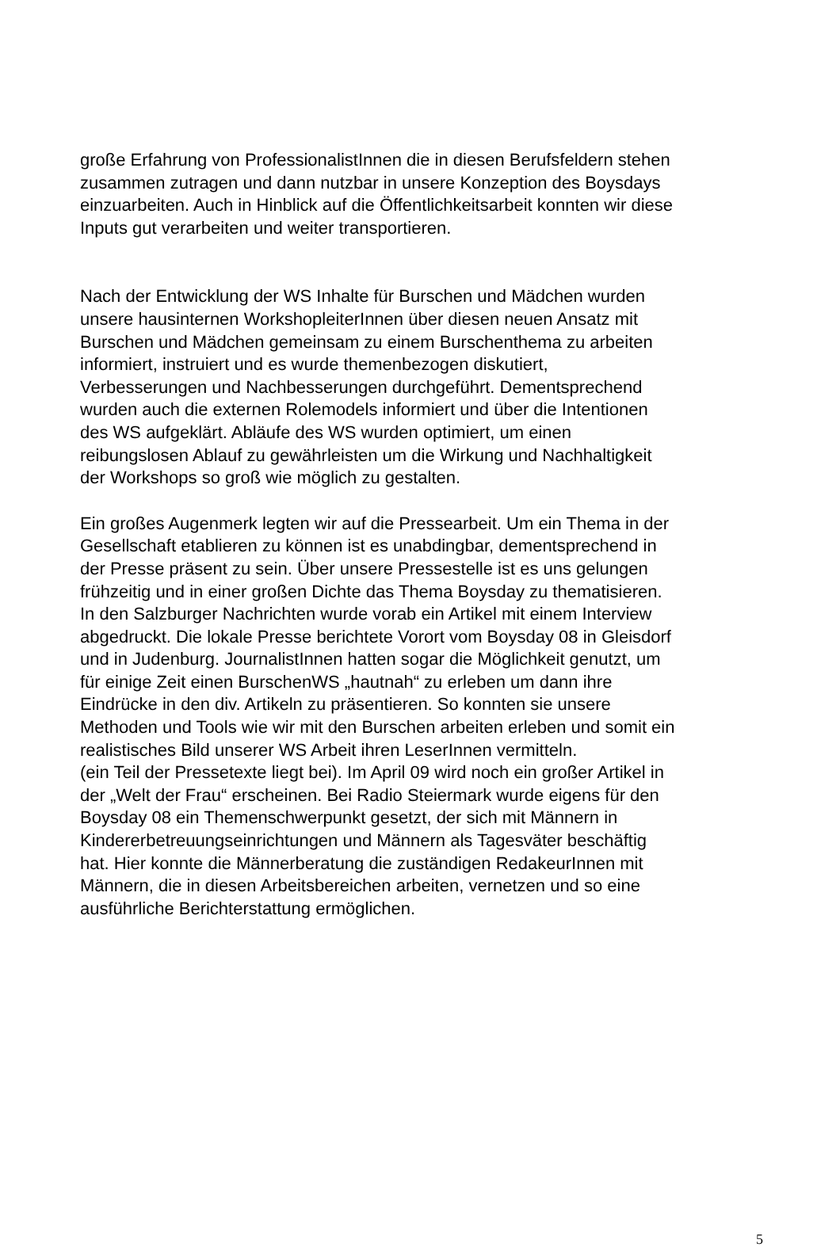große Erfahrung von ProfessionalistInnen die in diesen Berufsfeldern stehen
zusammen zutragen und dann nutzbar in unsere Konzeption des Boysdays
einzuarbeiten. Auch in Hinblick auf die Öffentlichkeitsarbeit konnten wir diese
Inputs gut verarbeiten und weiter transportieren.
Nach der Entwicklung der WS Inhalte für Burschen und Mädchen wurden
unsere hausinternen WorkshopleiterInnen über diesen neuen Ansatz mit
Burschen und Mädchen gemeinsam zu einem Burschenthema zu arbeiten
informiert, instruiert und es wurde themenbezogen diskutiert,
Verbesserungen und Nachbesserungen durchgeführt. Dementsprechend
wurden auch die externen Rolemodels informiert und über die Intentionen
des WS aufgeklärt. Abläufe des WS wurden optimiert, um einen
reibungslosen Ablauf zu gewährleisten um die Wirkung und Nachhaltigkeit
der Workshops so groß wie möglich zu gestalten.
Ein großes Augenmerk legten wir auf die Pressearbeit. Um ein Thema in der
Gesellschaft etablieren zu können ist es unabdingbar, dementsprechend in
der Presse präsent zu sein. Über unsere Pressestelle ist es uns gelungen
frühzeitig und in einer großen Dichte das Thema Boysday zu thematisieren.
In den Salzburger Nachrichten wurde vorab ein Artikel mit einem Interview
abgedruckt. Die lokale Presse berichtete Vorort vom Boysday 08 in Gleisdorf
und in Judenburg. JournalistInnen hatten sogar die Möglichkeit genutzt, um
für einige Zeit einen BurschenWS „hautnah“ zu erleben um dann ihre
Eindrücke in den div. Artikeln zu präsentieren. So konnten sie unsere
Methoden und Tools wie wir mit den Burschen arbeiten erleben und somit ein
realistisches Bild unserer WS Arbeit ihren LeserInnen vermitteln.
(ein Teil der Pressetexte liegt bei). Im April 09 wird noch ein großer Artikel in
der „Welt der Frau“ erscheinen. Bei Radio Steiermark wurde eigens für den
Boysday 08 ein Themenschwerpunkt gesetzt, der sich mit Männern in
Kindererbetreuungseinrichtungen und Männern als Tagesväter beschäftig
hat. Hier konnte die Männerberatung die zuständigen RedakeurInnen mit
Männern, die in diesen Arbeitsbereichen arbeiten, vernetzen und so eine
ausführliche Berichterstattung ermöglichen.
5